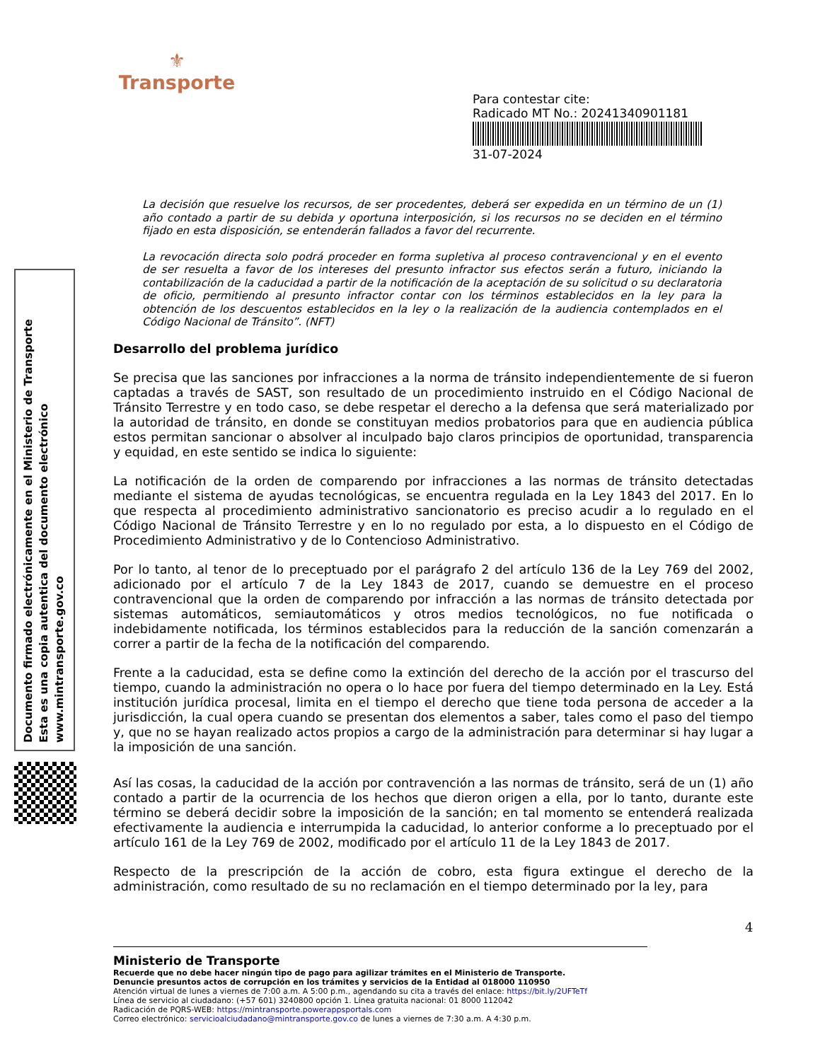⚜
Transporte
Para contestar cite:
Radicado MT No.: 20241340901181
31-07-2024
Documento firmado electrónicamente en el Ministerio de Transporte
Esta es una copia autentica del documento electrónico
www.mintransporte.gov.co
La decisión que resuelve los recursos, de ser procedentes, deberá ser expedida en un término de un (1) año contado a partir de su debida y oportuna interposición, si los recursos no se deciden en el término fijado en esta disposición, se entenderán fallados a favor del recurrente.
La revocación directa solo podrá proceder en forma supletiva al proceso contravencional y en el evento de ser resuelta a favor de los intereses del presunto infractor sus efectos serán a futuro, iniciando la contabilización de la caducidad a partir de la notificación de la aceptación de su solicitud o su declaratoria de oficio, permitiendo al presunto infractor contar con los términos establecidos en la ley para la obtención de los descuentos establecidos en la ley o la realización de la audiencia contemplados en el Código Nacional de Tránsito”. (NFT)
Desarrollo del problema jurídico
Se precisa que las sanciones por infracciones a la norma de tránsito independientemente de si fueron captadas a través de SAST, son resultado de un procedimiento instruido en el Código Nacional de Tránsito Terrestre y en todo caso, se debe respetar el derecho a la defensa que será materializado por la autoridad de tránsito, en donde se constituyan medios probatorios para que en audiencia pública estos permitan sancionar o absolver al inculpado bajo claros principios de oportunidad, transparencia y equidad, en este sentido se indica lo siguiente:
La notificación de la orden de comparendo por infracciones a las normas de tránsito detectadas mediante el sistema de ayudas tecnológicas, se encuentra regulada en la Ley 1843 del 2017. En lo que respecta al procedimiento administrativo sancionatorio es preciso acudir a lo regulado en el Código Nacional de Tránsito Terrestre y en lo no regulado por esta, a lo dispuesto en el Código de Procedimiento Administrativo y de lo Contencioso Administrativo.
Por lo tanto, al tenor de lo preceptuado por el parágrafo 2 del artículo 136 de la Ley 769 del 2002, adicionado por el artículo 7 de la Ley 1843 de 2017, cuando se demuestre en el proceso contravencional que la orden de comparendo por infracción a las normas de tránsito detectada por sistemas automáticos, semiautomáticos y otros medios tecnológicos, no fue notificada o indebidamente notificada, los términos establecidos para la reducción de la sanción comenzarán a correr a partir de la fecha de la notificación del comparendo.
Frente a la caducidad, esta se define como la extinción del derecho de la acción por el trascurso del tiempo, cuando la administración no opera o lo hace por fuera del tiempo determinado en la Ley. Está institución jurídica procesal, limita en el tiempo el derecho que tiene toda persona de acceder a la jurisdicción, la cual opera cuando se presentan dos elementos a saber, tales como el paso del tiempo y, que no se hayan realizado actos propios a cargo de la administración para determinar si hay lugar a la imposición de una sanción.
Así las cosas, la caducidad de la acción por contravención a las normas de tránsito, será de un (1) año contado a partir de la ocurrencia de los hechos que dieron origen a ella, por lo tanto, durante este término se deberá decidir sobre la imposición de la sanción; en tal momento se entenderá realizada efectivamente la audiencia e interrumpida la caducidad, lo anterior conforme a lo preceptuado por el artículo 161 de la Ley 769 de 2002, modificado por el artículo 11 de la Ley 1843 de 2017.
Respecto de la prescripción de la acción de cobro, esta figura extingue el derecho de la administración, como resultado de su no reclamación en el tiempo determinado por la ley, para
4
Ministerio de Transporte
Recuerde que no debe hacer ningún tipo de pago para agilizar trámites en el Ministerio de Transporte.
Denuncie presuntos actos de corrupción en los trámites y servicios de la Entidad al 018000 110950
Atención virtual de lunes a viernes de 7:00 a.m. A 5:00 p.m., agendando su cita a través del enlace: https://bit.ly/2UFTeTf
Línea de servicio al ciudadano: (+57 601) 3240800 opción 1. Línea gratuita nacional: 01 8000 112042
Radicación de PQRS-WEB: https://mintransporte.powerappsportals.com
Correo electrónico: servicioalciudadano@mintransporte.gov.co de lunes a viernes de 7:30 a.m. A 4:30 p.m.